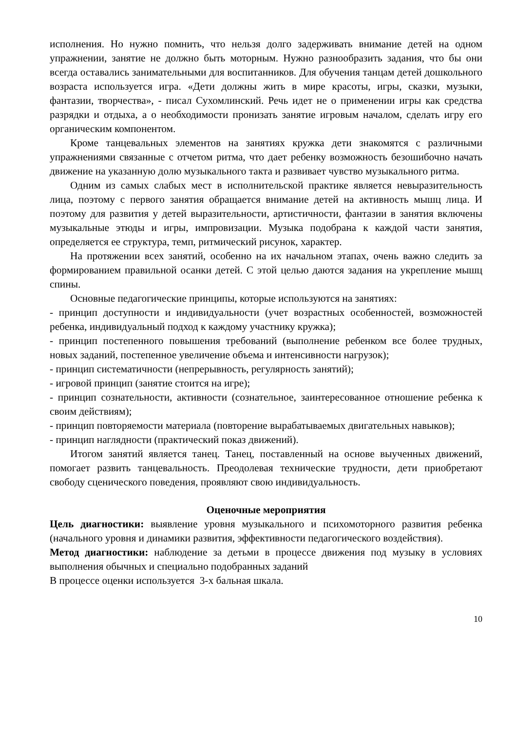исполнения. Но нужно помнить, что нельзя долго задерживать внимание детей на одном упражнении, занятие не должно быть моторным. Нужно разнообразить задания, что бы они всегда оставались занимательными для воспитанников. Для обучения танцам детей дошкольного возраста используется игра. «Дети должны жить в мире красоты, игры, сказки, музыки, фантазии, творчества», - писал Сухомлинский. Речь идет не о применении игры как средства разрядки и отдыха, а о необходимости пронизать занятие игровым началом, сделать игру его органическим компонентом.
Кроме танцевальных элементов на занятиях кружка дети знакомятся с различными упражнениями связанные с отчетом ритма, что дает ребенку возможность безошибочно начать движение на указанную долю музыкального такта и развивает чувство музыкального ритма.
Одним из самых слабых мест в исполнительской практике является невыразительность лица, поэтому с первого занятия обращается внимание детей на активность мышц лица. И поэтому для развития у детей выразительности, артистичности, фантазии в занятия включены музыкальные этюды и игры, импровизации. Музыка подобрана к каждой части занятия, определяется ее структура, темп, ритмический рисунок, характер.
На протяжении всех занятий, особенно на их начальном этапах, очень важно следить за формированием правильной осанки детей. С этой целью даются задания на укрепление мышц спины.
Основные педагогические принципы, которые используются на занятиях:
- принцип доступности и индивидуальности (учет возрастных особенностей, возможностей ребенка, индивидуальный подход к каждому участнику кружка);
- принцип постепенного повышения требований (выполнение ребенком все более трудных, новых заданий, постепенное увеличение объема и интенсивности нагрузок);
- принцип систематичности (непрерывность, регулярность занятий);
- игровой принцип (занятие стоится на игре);
- принцип сознательности, активности (сознательное, заинтересованное отношение ребенка к своим действиям);
- принцип повторяемости материала (повторение вырабатываемых двигательных навыков);
- принцип наглядности (практический показ движений).
Итогом занятий является танец. Танец, поставленный на основе выученных движений, помогает развить танцевальность. Преодолевая технические трудности, дети приобретают свободу сценического поведения, проявляют свою индивидуальность.
Оценочные мероприятия
Цель диагностики: выявление уровня музыкального и психомоторного развития ребенка (начального уровня и динамики развития, эффективности педагогического воздействия).
Метод диагностики: наблюдение за детьми в процессе движения под музыку в условиях выполнения обычных и специально подобранных заданий
В процессе оценки используется 3-х бальная шкала.
10